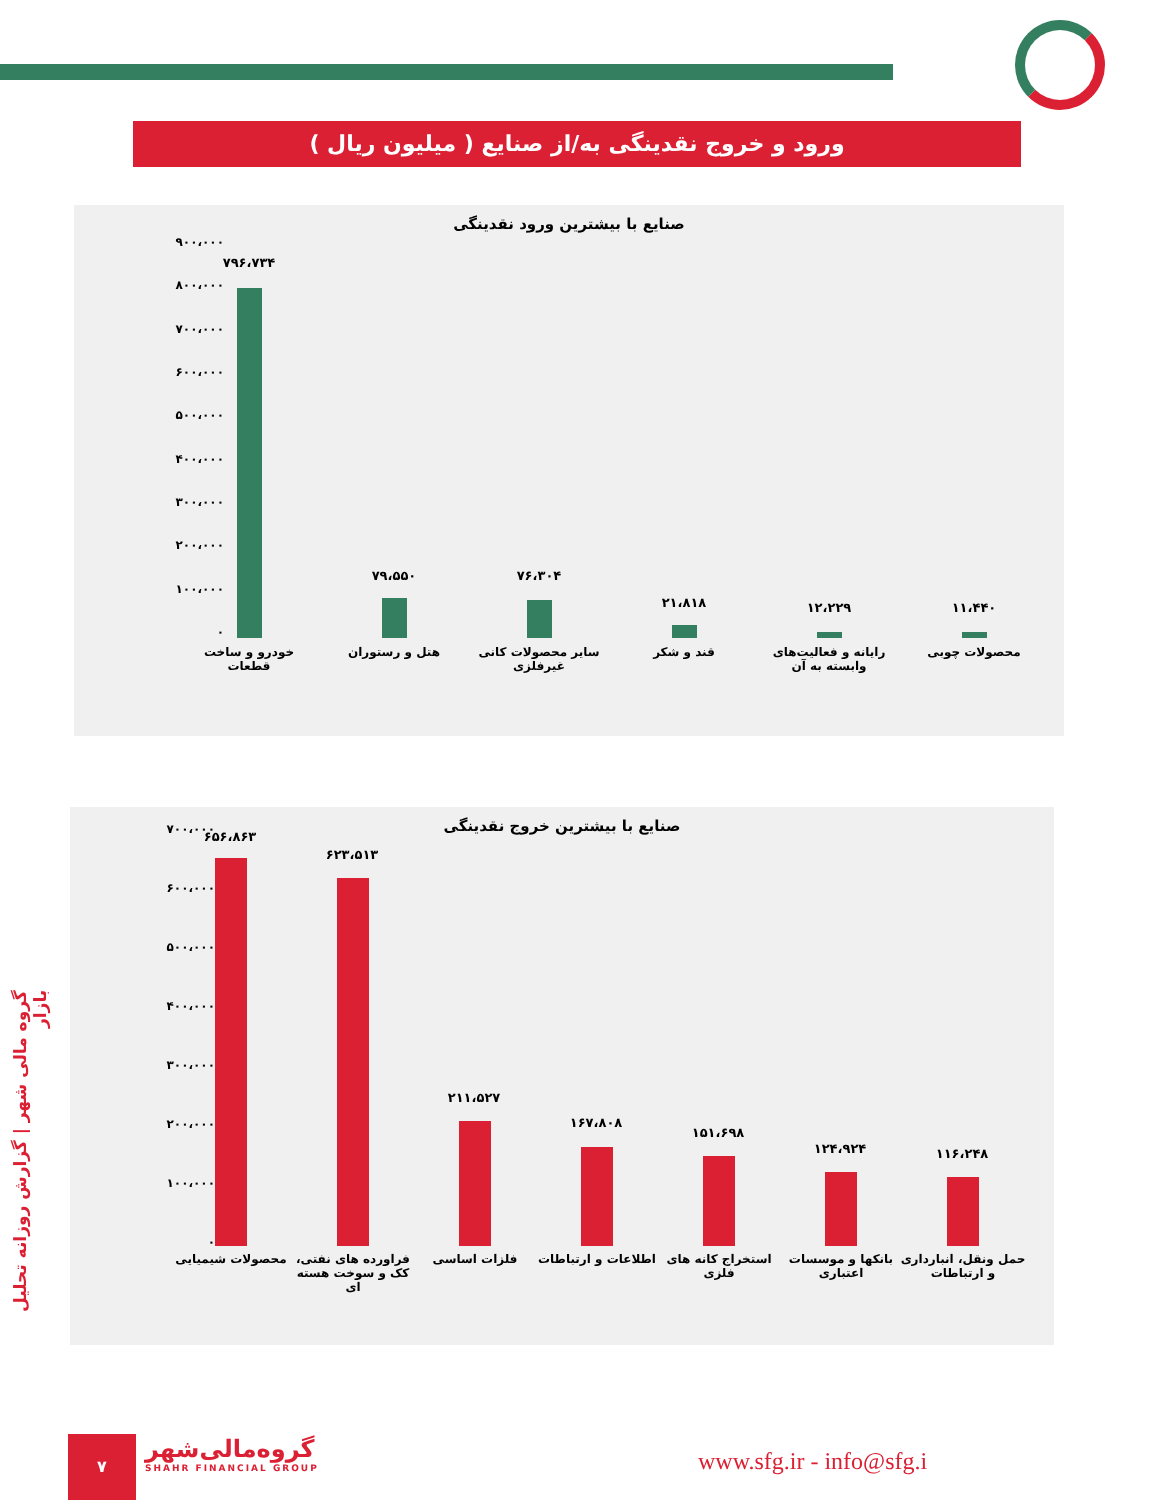ورود و خروج نقدینگی به/از صنایع ( میلیون ریال )
صنایع با بیشترین ورود نقدینگی
۹۰۰،۰۰۰
۸۰۰،۰۰۰
۷۰۰،۰۰۰
۶۰۰،۰۰۰
۵۰۰،۰۰۰
۴۰۰،۰۰۰
۳۰۰،۰۰۰
۲۰۰،۰۰۰
۱۰۰،۰۰۰
۰
۷۹۶،۷۳۴
خودرو و ساخت قطعات
۷۹،۵۵۰
هتل و رستوران
۷۶،۳۰۴
سایر محصولات کانی غیرفلزی
۲۱،۸۱۸
قند و شکر
۱۲،۲۲۹
رایانه و فعالیت‌های وابسته به آن
۱۱،۴۴۰
محصولات چوبی
صنایع با بیشترین خروج نقدینگی
۷۰۰،۰۰۰
۶۰۰،۰۰۰
۵۰۰،۰۰۰
۴۰۰،۰۰۰
۳۰۰،۰۰۰
۲۰۰،۰۰۰
۱۰۰،۰۰۰
۰
۶۵۶،۸۶۳
محصولات شیمیایی
۶۲۳،۵۱۳
فراورده های نفتی، کک و سوخت هسته ای
۲۱۱،۵۲۷
فلزات اساسی
۱۶۷،۸۰۸
اطلاعات و ارتباطات
۱۵۱،۶۹۸
استخراج کانه های فلزی
۱۲۴،۹۲۴
بانکها و موسسات اعتباری
۱۱۶،۲۴۸
حمل ونقل، انبارداری و ارتباطات
گروه مالی شهر | گزارش روزانه تحلیل بازار
۷
گروه‌مالی‌شهر
SHAHR FINANCIAL GROUP
www.sfg.ir - info@sfg.i